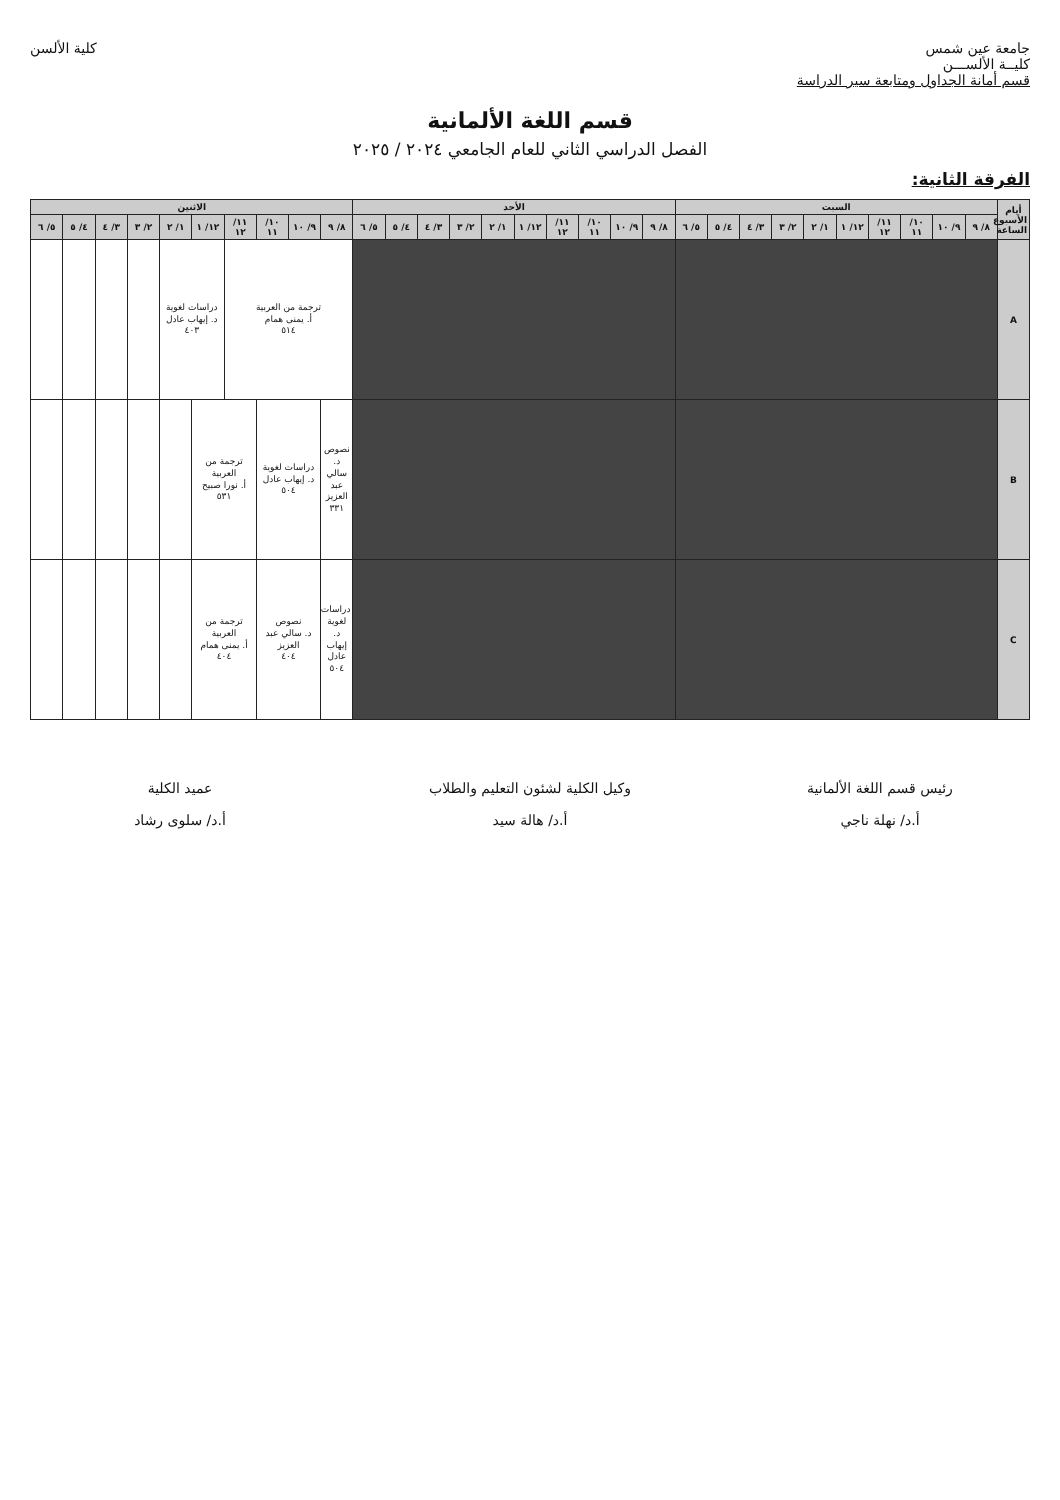جامعة عين شمس
كليــة الألســـن
قسم أمانة الجداول ومتابعة سير الدراسة
كلية الألسن
قسم اللغة الألمانية
الفصل الدراسي الثاني للعام الجامعي ٢٠٢٤ / ٢٠٢٥
الفرقة الثانية:
| أيام الأسبوع الساعة | السبت | | | | | | | | | | الأحد | | | | | | | | | | الاثنين | | | | | | | | | |
| --- | --- | --- | --- | --- | --- | --- | --- | --- | --- | --- | --- | --- | --- | --- | --- | --- | --- | --- | --- | --- | --- | --- | --- | --- | --- | --- | --- | --- | --- | --- |
| | ٨/ ٩ | ٩/ ١٠ | ١٠/ ١١ | ١١/ ١٢ | ١٢/ ١ | ١/ ٢ | ٢/ ٣ | ٣/ ٤ | ٤/ ٥ | ٥/ ٦ | ٨/ ٩ | ٩/ ١٠ | ١٠/ ١١ | ١١/ ١٢ | ١٢/ ١ | ١/ ٢ | ٢/ ٣ | ٣/ ٤ | ٤/ ٥ | ٥/ ٦ | ٨/ ٩ | ٩/ ١٠ | ١٠/ ١١ | ١١/ ١٢ | ١٢/ ١ | ١/ ٢ | ٢/ ٣ | ٣/ ٤ | ٤/ ٥ | ٥/ ٦ |
| A | | | | | | | | | | | | | | | | | | | | | ترجمة من العربية أ. يمنى همام ٥١٤ | | | | دراسات لغوية د. إيهاب عادل ٤٠٣ | | | | | |
| B | | | | | | | | | | | | | | | | | | | | | نصوص د. سالي عبد العزيز ٣٣١ | دراسات لغوية د. إيهاب عادل ٥٠٤ | | ترجمة من العربية أ. نورا صبيح ٥٣١ | | | | | | |
| C | | | | | | | | | | | | | | | | | | | | | دراسات لغوية د. إيهاب عادل ٥٠٤ | نصوص د. سالي عبد العزيز ٤٠٤ | | ترجمة من العربية أ. يمنى همام ٤٠٤ | | | | | | |
رئيس قسم اللغة الألمانية
أ.د/ نهلة ناجي
وكيل الكلية لشئون التعليم والطلاب
أ.د/ هالة سيد
عميد الكلية
أ.د/ سلوى رشاد